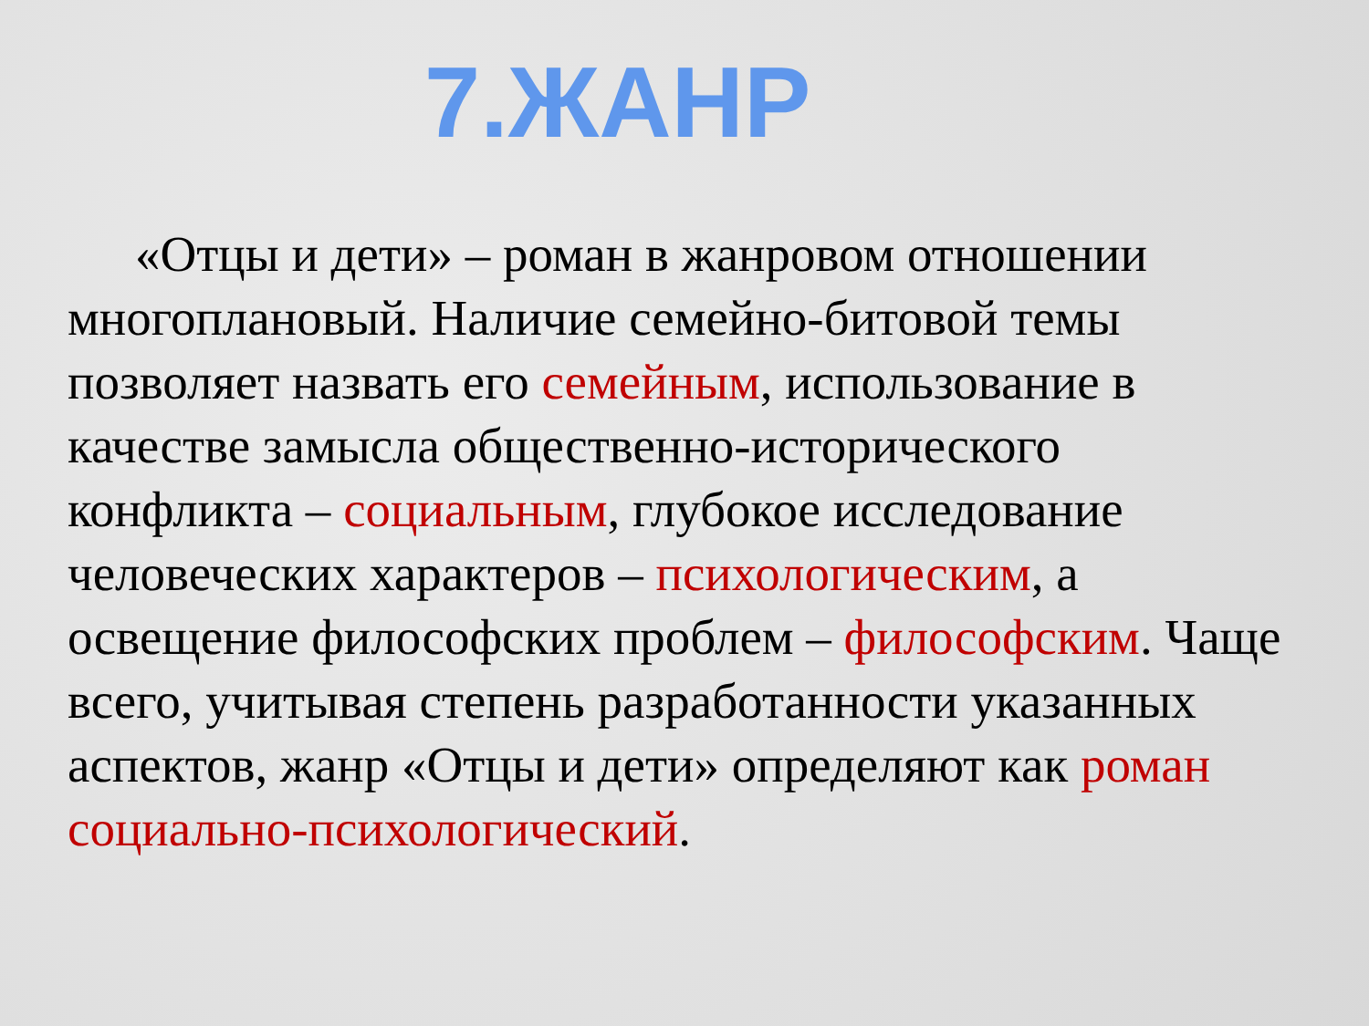7.ЖАНР
«Отцы и дети» – роман в жанровом отношении многоплановый. Наличие семейно-битовой темы позволяет назвать его семейным, использование в качестве замысла общественно-исторического конфликта – социальным, глубокое исследование человеческих характеров – психологическим, а освещение философских проблем – философским. Чаще всего, учитывая степень разработанности указанных аспектов, жанр «Отцы и дети» определяют как роман социально-психологический.